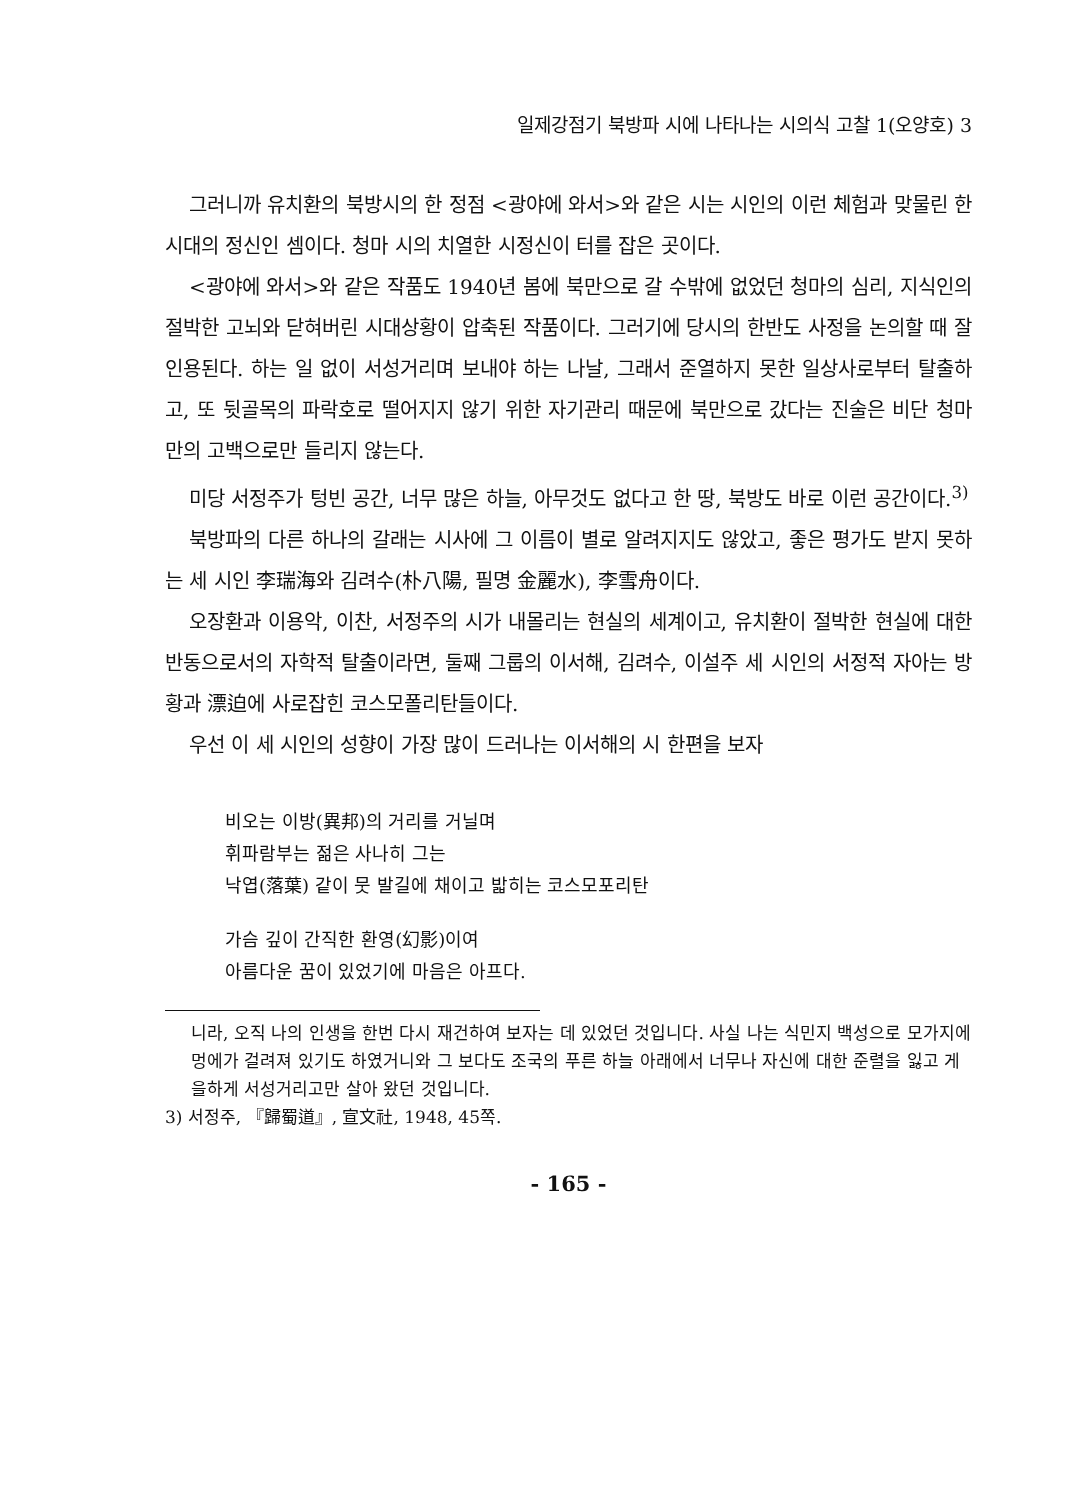일제강점기 북방파 시에 나타나는 시의식 고찰 1(오양호) 3
그러니까 유치환의 북방시의 한 정점 <광야에 와서>와 같은 시는 시인의 이런 체험과 맞물린 한 시대의 정신인 셈이다. 청마 시의 치열한 시정신이 터를 잡은 곳이다.
<광야에 와서>와 같은 작품도 1940년 봄에 북만으로 갈 수밖에 없었던 청마의 심리, 지식인의 절박한 고뇌와 닫혀버린 시대상황이 압축된 작품이다. 그러기에 당시의 한반도 사정을 논의할 때 잘 인용된다. 하는 일 없이 서성거리며 보내야 하는 나날, 그래서 준열하지 못한 일상사로부터 탈출하고, 또 뒷골목의 파락호로 떨어지지 않기 위한 자기관리 때문에 북만으로 갔다는 진술은 비단 청마만의 고백으로만 들리지 않는다.
미당 서정주가 텅빈 공간, 너무 많은 하늘, 아무것도 없다고 한 땅, 북방도 바로 이런 공간이다.<sup>3)</sup>
북방파의 다른 하나의 갈래는 시사에 그 이름이 별로 알려지지도 않았고, 좋은 평가도 받지 못하는 세 시인 李瑞海와 김려수(朴八陽, 필명 金麗水), 李雪舟이다.
오장환과 이용악, 이찬, 서정주의 시가 내몰리는 현실의 세계이고, 유치환이 절박한 현실에 대한 반동으로서의 자학적 탈출이라면, 둘째 그룹의 이서해, 김려수, 이설주 세 시인의 서정적 자아는 방황과 漂迫에 사로잡힌 코스모폴리탄들이다.
우선 이 세 시인의 성향이 가장 많이 드러나는 이서해의 시 한편을 보자
비오는 이방(異邦)의 거리를 거닐며
휘파람부는 젊은 사나히 그는
낙엽(落葉) 같이 뭇 발길에 채이고 밟히는 코스모포리탄
가슴 깊이 간직한 환영(幻影)이여
아름다운 꿈이 있었기에 마음은 아프다.
니라, 오직 나의 인생을 한번 다시 재건하여 보자는 데 있었던 것입니다. 사실 나는 식민지 백성으로 모가지에 멍에가 걸려져 있기도 하였거니와 그 보다도 조국의 푸른 하늘 아래에서 너무나 자신에 대한 준렬을 잃고 게을하게 서성거리고만 살아 왔던 것입니다.
3) 서정주, 『歸蜀道』, 宣文社, 1948, 45쪽.
- 165 -